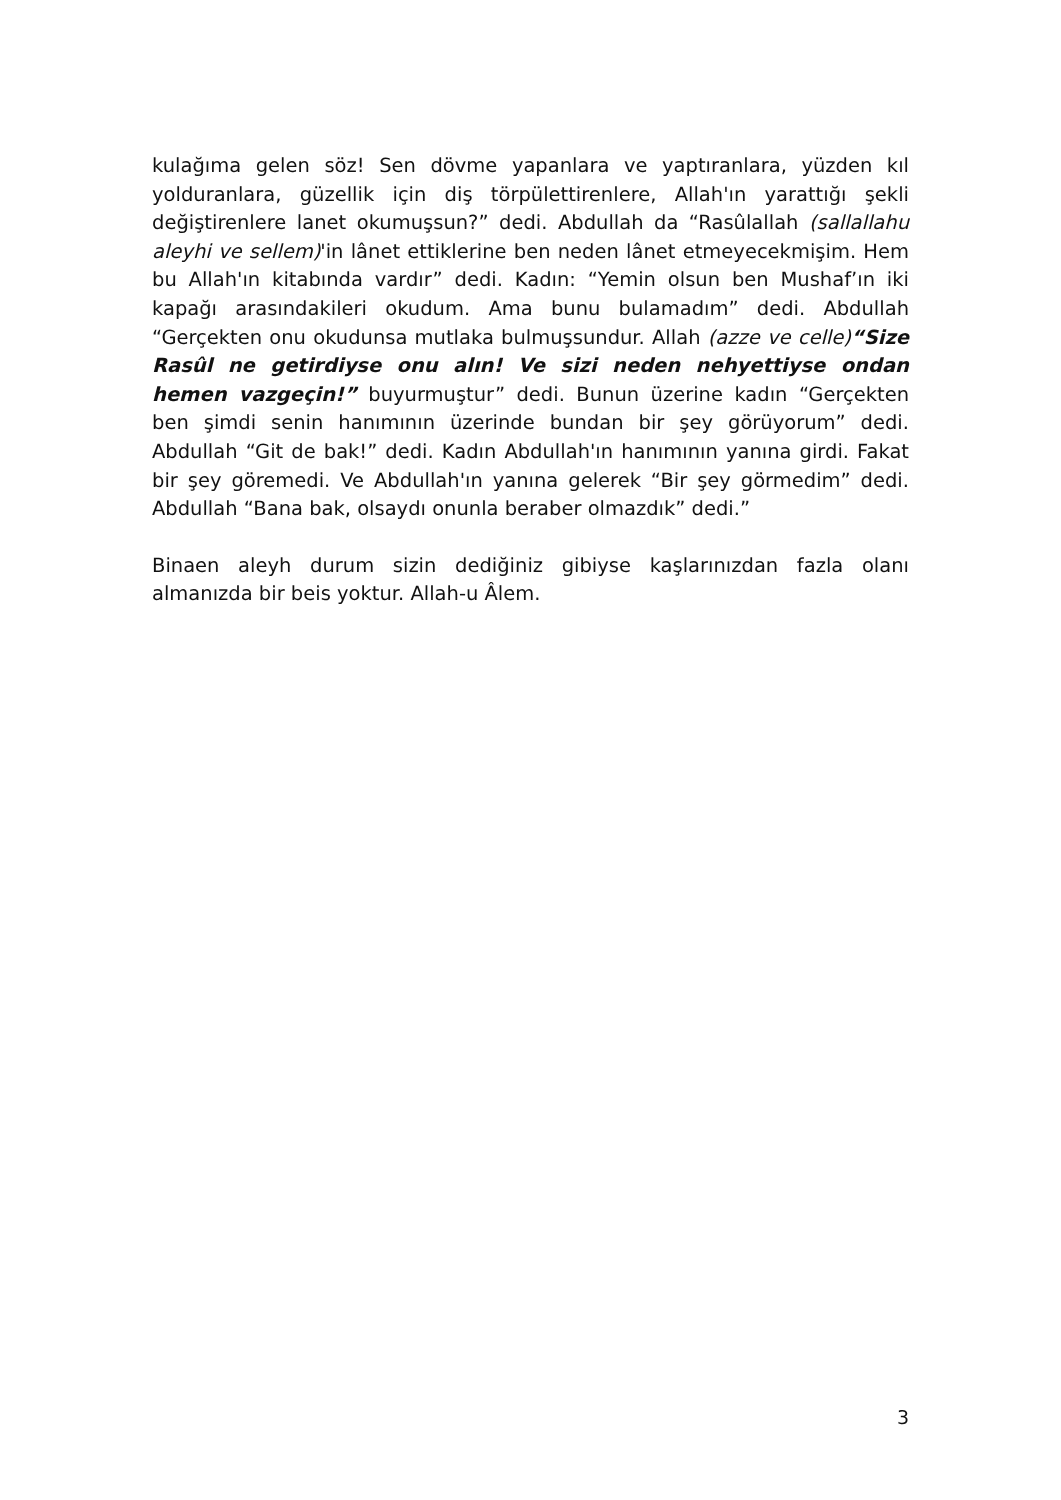kulağıma gelen söz! Sen dövme yapanlara ve yaptıranlara, yüzden kıl yolduranlara, güzellik için diş törpülettirenlere, Allah'ın yarattığı şekli değiştirenlere lanet okumuşsun?” dedi. Abdullah da “Rasûlallah (sallallahu aleyhi ve sellem)'in lânet ettiklerine ben neden lânet etmeyecekmişim. Hem bu Allah'ın kitabında vardır” dedi. Kadın: “Yemin olsun ben Mushaf’ın iki kapağı arasındakileri okudum. Ama bunu bulamadım” dedi. Abdullah “Gerçekten onu okudunsa mutlaka bulmuşsundur. Allah (azze ve celle)“Size Rasûl ne getirdiyse onu alın! Ve sizi neden nehyettiyse ondan hemen vazgeçin!” buyurmuştur” dedi. Bunun üzerine kadın “Gerçekten ben şimdi senin hanımının üzerinde bundan bir şey görüyorum” dedi. Abdullah “Git de bak!” dedi. Kadın Abdullah'ın hanımının yanına girdi. Fakat bir şey göremedi. Ve Abdullah'ın yanına gelerek “Bir şey görmedim” dedi. Abdullah “Bana bak, olsaydı onunla beraber olmazdık” dedi.”
Binaen aleyh durum sizin dediğiniz gibiyse kaşlarınızdan fazla olanı almanızda bir beis yoktur. Allah-u Âlem.
3